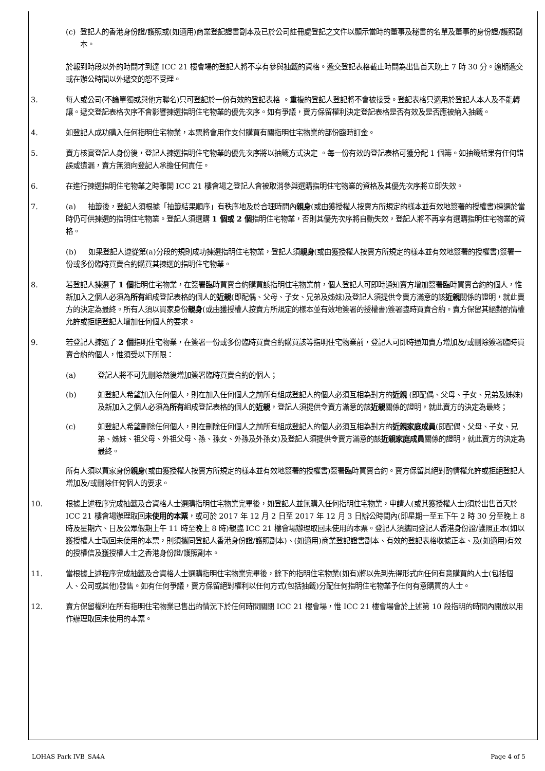(c) 登記人的香港身份證/護照或(如適用)商業登記證書副本及已於公司註冊處登記之文件以顯示當時的董事及秘書的名單及董事的身份證/護照副本。
於報到時段以外的時間才到達 ICC 21 樓會場的登記人將不享有參與抽籤的資格。遞交登記表格截止時間為出售首天晚上 7 時 30 分。逾期遞交或在辦公時間以外遞交的恕不受理。
3. 每人或公司(不論單獨或與他方聯名)只可登記於一份有效的登記表格 。重複的登記人登記將不會被接受。登記表格只適用於登記人本人及不能轉讓。遞交登記表格次序不會影響揀選指明住宅物業的優先次序。如有爭議，賣方保留權利決定登記表格是否有效及是否應被納入抽籤。
4. 如登記人成功購入任何指明住宅物業，本票將會用作支付購買有關指明住宅物業的部份臨時訂金。
5. 賣方核實登記人身份後，登記人揀選指明住宅物業的優先次序將以抽籤方式決定 。每一份有效的登記表格可獲分配 1 個籌。如抽籤結果有任何錯誤或遺漏，賣方無須向登記人承擔任何責任。
6. 在進行揀選指明住宅物業之時離開 ICC 21 樓會場之登記人會被取消參與選購指明住宅物業的資格及其優先次序將立即失效。
7. (a) 抽籤後，登記人須根據「抽籤結果順序」有秩序地及於合理時間內親身(或由獲授權人按賣方所規定的樣本並有效地簽署的授權書)揀選於當時仍可供揀選的指明住宅物業。登記人須選購 1 個或 2 個指明住宅物業，否則其優先次序將自動失效，登記人將不再享有選購指明住宅物業的資格。
(b) 如果登記人遵從第(a)分段的規則成功揀選指明住宅物業，登記人須親身(或由獲授權人按賣方所規定的樣本並有效地簽署的授權書)簽署一份或多份臨時買賣合約購買其揀選的指明住宅物業。
8. 若登記人揀選了 1 個指明住宅物業，在簽署臨時買賣合約購買該指明住宅物業前，個人登記人可即時通知賣方增加簽署臨時買賣合約的個人，惟新加入之個人必須為所有組成登記表格的個人的近親(即配偶、父母、子女、兄弟及姊妹)及登記人須提供令賣方滿意的該近親關係的證明，就此賣方的決定為最終。所有人須以買家身份親身(或由獲授權人按賣方所規定的樣本並有效地簽署的授權書)簽署臨時買賣合約。賣方保留其絕對酌情權允許或拒絕登記人增加任何個人的要求。
9. 若登記人揀選了 2 個指明住宅物業，在簽署一份或多份臨時買賣合約購買該等指明住宅物業前，登記人可即時通知賣方增加及/或刪除簽署臨時買賣合約的個人，惟須受以下所限：
(a) 登記人將不可先刪除然後增加簽署臨時買賣合約的個人；
(b) 如登記人希望加入任何個人，則在加入任何個人之前所有組成登記人的個人必須互相為對方的近親 (即配偶、父母、子女、兄弟及姊妹)及新加入之個人必須為所有組成登記表格的個人的近親，登記人須提供令賣方滿意的該近親關係的證明，就此賣方的決定為最終；
(c) 如登記人希望刪除任何個人，則在刪除任何個人之前所有組成登記人的個人必須互相為對方的近親家庭成員(即配偶、父母、子女、兄弟、姊妹、祖父母、外祖父母、孫、孫女、外孫及外孫女)及登記人須提供令賣方滿意的該近親家庭成員關係的證明，就此賣方的決定為最終。
所有人須以買家身份親身(或由獲授權人按賣方所規定的樣本並有效地簽署的授權書)簽署臨時買賣合約。賣方保留其絕對酌情權允許或拒絕登記人增加及/或刪除任何個人的要求。
10. 根據上述程序完成抽籤及合資格人士選購指明住宅物業完畢後，如登記人並無購入任何指明住宅物業，申請人(或其獲授權人士)須於出售首天於 ICC 21 樓會場辦理取回未使用的本票，或可於 2017 年 12 月 2 日至 2017 年 12 月 3 日辦公時間內(即星期一至五下午 2 時 30 分至晚上 8 時及星期六、日及公眾假期上午 11 時至晚上 8 時)親臨 ICC 21 樓會場辦理取回未使用的本票。登記人須攜同登記人香港身份證/護照正本(如以獲授權人士取回未使用的本票，則須攜同登記人香港身份證/護照副本)、(如適用)商業登記證書副本、有效的登記表格收據正本、及(如適用)有效的授權信及獲授權人士之香港身份證/護照副本。
11. 當根據上述程序完成抽籤及合資格人士選購指明住宅物業完畢後，餘下的指明住宅物業(如有)將以先到先得形式向任何有意購買的人士(包括個人、公司或其他)發售。如有任何爭議，賣方保留絕對權利以任何方式(包括抽籤)分配任何指明住宅物業予任何有意購買的人士。
12. 賣方保留權利在所有指明住宅物業已售出的情況下於任何時間關閉 ICC 21 樓會場，惟 ICC 21 樓會場會於上述第 10 段指明的時間內開放以用作辦理取回未使用的本票。
LOHAS Park IVB_SA4A Page 4 of 5